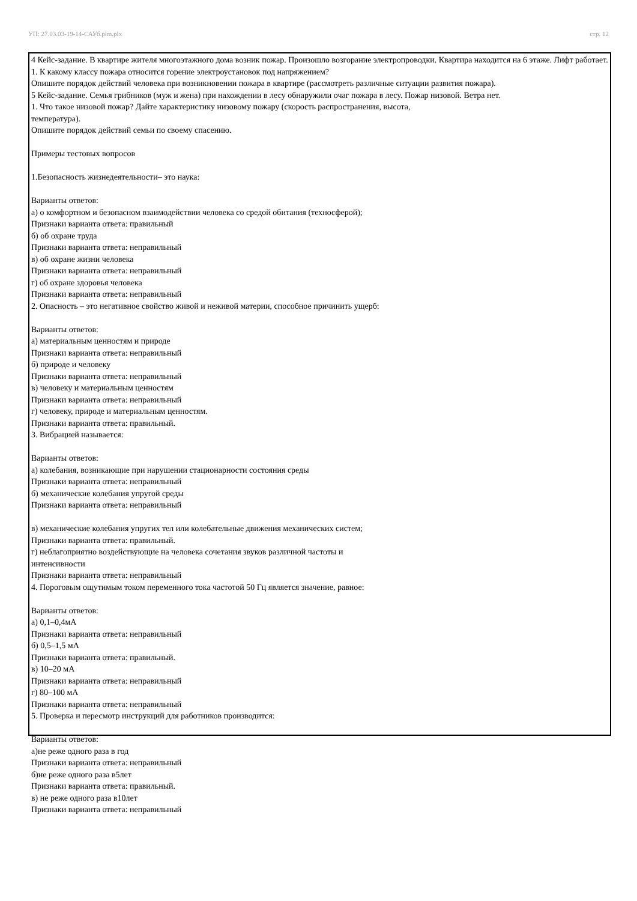УП: 27.03.03-19-14-САУб.plm.plx стр. 12
4 Кейс-задание. В квартире жителя многоэтажного дома возник пожар. Произошло возгорание электропроводки. Квартира находится на 6 этаже. Лифт работает.
1. К какому классу пожара относится горение электроустановок под напряжением?
Опишите порядок действий человека при возникновении пожара в квартире (рассмотреть различные ситуации развития пожара).
5 Кейс-задание. Семья грибников (муж и жена) при нахождении в лесу обнаружили очаг пожара в лесу. Пожар низовой. Ветра нет.
1. Что такое низовой пожар? Дайте характеристику низовому пожару (скорость распространения, высота,
температура).
Опишите порядок действий семьи по своему спасению.
Примеры тестовых вопросов
1.Безопасность жизнедеятельности– это наука:
Варианты ответов:
а) о комфортном и безопасном взаимодействии человека со средой обитания (техносферой);
Признаки варианта ответа: правильный
б) об охране труда
Признаки варианта ответа: неправильный
в) об охране жизни человека
Признаки варианта ответа: неправильный
г) об охране здоровья человека
Признаки варианта ответа: неправильный
2. Опасность – это негативное свойство живой и неживой материи, способное причинить ущерб:
Варианты ответов:
а) материальным ценностям и природе
Признаки варианта ответа: неправильный
б) природе и человеку
Признаки варианта ответа: неправильный
в) человеку и материальным ценностям
Признаки варианта ответа: неправильный
г) человеку, природе и материальным ценностям.
Признаки варианта ответа: правильный.
3. Вибрацией называется:
Варианты ответов:
а) колебания, возникающие при нарушении стационарности состояния среды
Признаки варианта ответа: неправильный
б) механические колебания упругой среды
Признаки варианта ответа: неправильный
в) механические колебания упругих тел или колебательные движения механических систем;
Признаки варианта ответа: правильный.
г) неблагоприятно воздействующие на человека сочетания звуков различной частоты и
интенсивности
Признаки варианта ответа: неправильный
4. Пороговым ощутимым током переменного тока частотой 50 Гц является значение, равное:
Варианты ответов:
а) 0,1–0,4мА
Признаки варианта ответа: неправильный
б) 0,5–1,5 мА
Признаки варианта ответа: правильный.
в) 10–20 мА
Признаки варианта ответа: неправильный
г) 80–100 мА
Признаки варианта ответа: неправильный
5. Проверка и пересмотр инструкций для работников производится:
Варианты ответов:
а)не реже одного раза в год
Признаки варианта ответа: неправильный
б)не реже одного раза в5лет
Признаки варианта ответа: правильный.
в) не реже одного раза в10лет
Признаки варианта ответа: неправильный